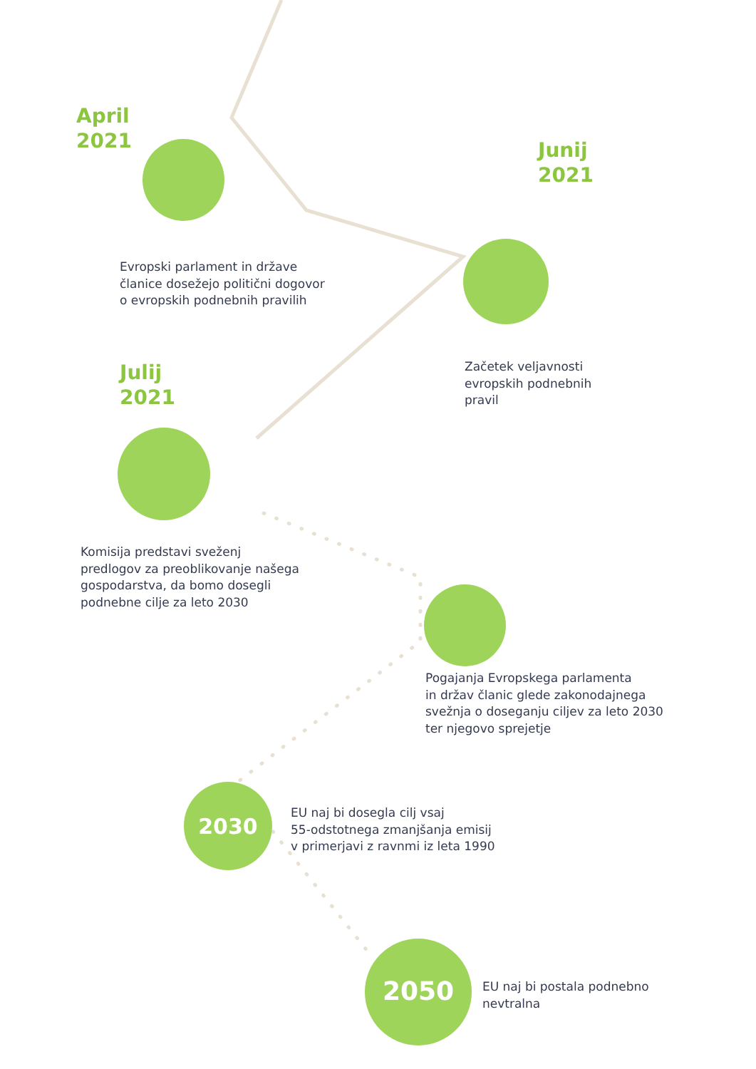April
2021
Evropski parlament in države
članice dosežejo politični dogovor
o evropskih podnebnih pravilih
Junij
2021
Začetek veljavnosti
evropskih podnebnih
pravil
Julij
2021
Komisija predstavi sveženj
predlogov za preoblikovanje našega
gospodarstva, da bomo dosegli
podnebne cilje za leto 2030
Pogajanja Evropskega parlamenta
in držav članic glede zakonodajnega
svežnja o doseganju ciljev za leto 2030
ter njegovo sprejetje
2030
EU naj bi dosegla cilj vsaj
55-odstotnega zmanjšanja emisij
v primerjavi z ravnmi iz leta 1990
2050
EU naj bi postala podnebno
nevtralna